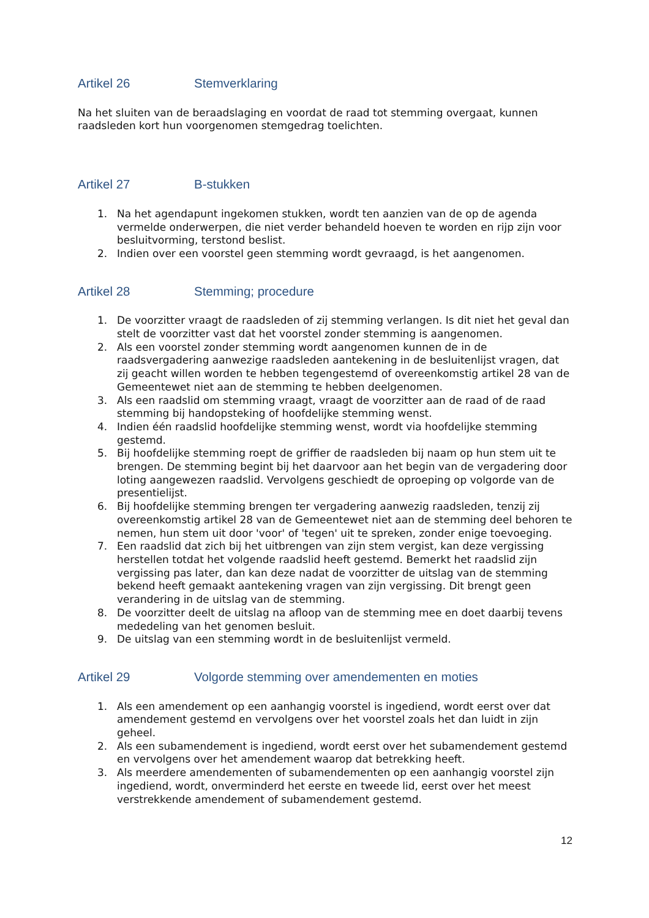Artikel 26 Stemverklaring
Na het sluiten van de beraadslaging en voordat de raad tot stemming overgaat, kunnen raadsleden kort hun voorgenomen stemgedrag toelichten.
Artikel 27 B-stukken
1. Na het agendapunt ingekomen stukken, wordt ten aanzien van de op de agenda vermelde onderwerpen, die niet verder behandeld hoeven te worden en rijp zijn voor besluitvorming, terstond beslist.
2. Indien over een voorstel geen stemming wordt gevraagd, is het aangenomen.
Artikel 28 Stemming; procedure
1. De voorzitter vraagt de raadsleden of zij stemming verlangen. Is dit niet het geval dan stelt de voorzitter vast dat het voorstel zonder stemming is aangenomen.
2. Als een voorstel zonder stemming wordt aangenomen kunnen de in de raadsvergadering aanwezige raadsleden aantekening in de besluitenlijst vragen, dat zij geacht willen worden te hebben tegengestemd of overeenkomstig artikel 28 van de Gemeentewet niet aan de stemming te hebben deelgenomen.
3. Als een raadslid om stemming vraagt, vraagt de voorzitter aan de raad of de raad stemming bij handopsteking of hoofdelijke stemming wenst.
4. Indien één raadslid hoofdelijke stemming wenst, wordt via hoofdelijke stemming gestemd.
5. Bij hoofdelijke stemming roept de griffier de raadsleden bij naam op hun stem uit te brengen. De stemming begint bij het daarvoor aan het begin van de vergadering door loting aangewezen raadslid. Vervolgens geschiedt de oproeping op volgorde van de presentielijst.
6. Bij hoofdelijke stemming brengen ter vergadering aanwezig raadsleden, tenzij zij overeenkomstig artikel 28 van de Gemeentewet niet aan de stemming deel behoren te nemen, hun stem uit door 'voor' of 'tegen' uit te spreken, zonder enige toevoeging.
7. Een raadslid dat zich bij het uitbrengen van zijn stem vergist, kan deze vergissing herstellen totdat het volgende raadslid heeft gestemd. Bemerkt het raadslid zijn vergissing pas later, dan kan deze nadat de voorzitter de uitslag van de stemming bekend heeft gemaakt aantekening vragen van zijn vergissing. Dit brengt geen verandering in de uitslag van de stemming.
8. De voorzitter deelt de uitslag na afloop van de stemming mee en doet daarbij tevens mededeling van het genomen besluit.
9. De uitslag van een stemming wordt in de besluitenlijst vermeld.
Artikel 29 Volgorde stemming over amendementen en moties
1. Als een amendement op een aanhangig voorstel is ingediend, wordt eerst over dat amendement gestemd en vervolgens over het voorstel zoals het dan luidt in zijn geheel.
2. Als een subamendement is ingediend, wordt eerst over het subamendement gestemd en vervolgens over het amendement waarop dat betrekking heeft.
3. Als meerdere amendementen of subamendementen op een aanhangig voorstel zijn ingediend, wordt, onverminderd het eerste en tweede lid, eerst over het meest verstrekkende amendement of subamendement gestemd.
12